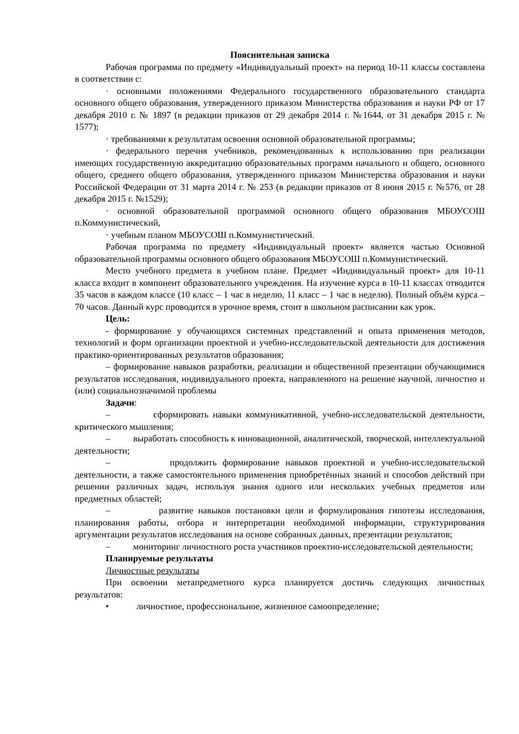Пояснительная записка
Рабочая программа по предмету «Индивидуальный проект» на период 10-11 классы составлена в соответствии с:
· основными положениями Федерального государственного образовательного стандарта основного общего образования, утвержденного приказом Министерства образования и науки РФ от 17 декабря 2010 г. № 1897 (в редакции приказов от 29 декабря 2014 г. №1644, от 31 декабря 2015 г. № 1577);
· требованиями к результатам освоения основной образовательной программы;
· федерального перечня учебников, рекомендованных к использованию при реализации имеющих государственную аккредитацию образовательных программ начального и общего, основного общего, среднего общего образования, утвержденного приказом Министерства образования и науки Российской Федерации от 31 марта 2014 г. № 253 (в редакции приказов от 8 июня 2015 г. №576, от 28 декабря 2015 г. №1529);
· основной образовательной программой основного общего образования МБОУСОШ п.Коммунистический,
· учебным планом МБОУСОШ п.Коммунистический.
Рабочая программа по предмету «Индивидуальный проект» является частью Основной образовательной программы основного общего образования МБОУСОШ п.Коммунистический.
Место учебного предмета в учебном плане. Предмет «Индивидуальный проект» для 10-11 класса входит в компонент образовательного учреждения. На изучение курса в 10-11 классах отводится 35 часов в каждом классе (10 класс – 1 час в неделю, 11 класс – 1 час в неделю). Полный объём курса –70 часов. Данный курс проводится в урочное время, стоит в школьном расписании как урок.
Цель:
- формирование у обучающихся системных представлений и опыта применения методов, технологий и форм организации проектной и учебно-исследовательской деятельности для достижения практико-ориентированных результатов образования;
– формирование навыков разработки, реализации и общественной презентации обучающимися результатов исследования, индивидуального проекта, направленного на решение научной, личностно и (или) социальнозначимой проблемы
Задачи:
– сформировать навыки коммуникативной, учебно-исследовательской деятельности, критического мышления;
– выработать способность к инновационной, аналитической, творческой, интеллектуальной деятельности;
– продолжить формирование навыков проектной и учебно-исследовательской деятельности, а также самостоятельного применения приобретённых знаний и способов действий при решении различных задач, используя знания одного или нескольких учебных предметов или предметных областей;
– развитие навыков постановки цели и формулирования гипотезы исследования, планирования работы, отбора и интерпретации необходимой информации, структурирования аргументации результатов исследования на основе собранных данных, презентации результатов;
– мониторинг личностного роста участников проектно-исследовательской деятельности;
Планируемые результаты
Личностные результаты
При освоении метапредметного курса планируется достичь следующих личностных результатов:
• личностное, профессиональное, жизненное самоопределение;